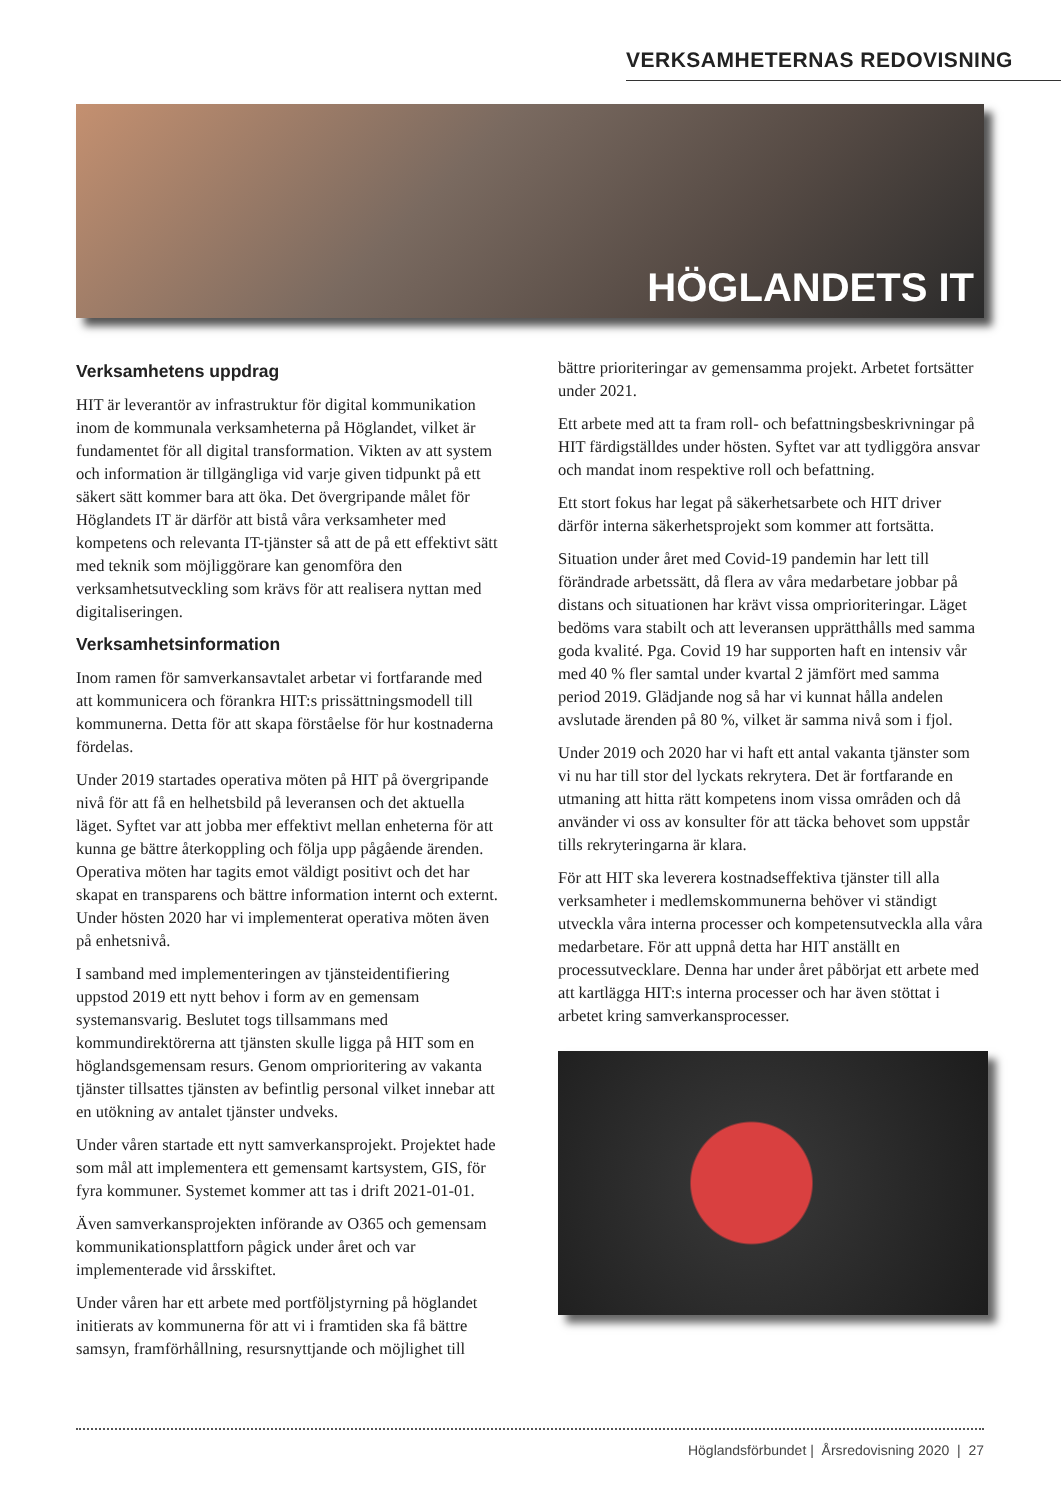VERKSAMHETERNAS REDOVISNING
HÖGLANDETS IT
Verksamhetens uppdrag
HIT är leverantör av infrastruktur för digital kommunikation inom de kommunala verksamheterna på Höglandet, vilket är fundamentet för all digital transformation. Vikten av att system och information är tillgängliga vid varje given tidpunkt på ett säkert sätt kommer bara att öka. Det övergripande målet för Höglandets IT är därför att bistå våra verksamheter med kompetens och relevanta IT-tjänster så att de på ett effektivt sätt med teknik som möjliggörare kan genomföra den verksamhetsutveckling som krävs för att realisera nyttan med digitaliseringen.
Verksamhetsinformation
Inom ramen för samverkansavtalet arbetar vi fortfarande med att kommunicera och förankra HIT:s prissättningsmodell till kommunerna. Detta för att skapa förståelse för hur kostnaderna fördelas.
Under 2019 startades operativa möten på HIT på övergripande nivå för att få en helhetsbild på leveransen och det aktuella läget. Syftet var att jobba mer effektivt mellan enheterna för att kunna ge bättre återkoppling och följa upp pågående ärenden. Operativa möten har tagits emot väldigt positivt och det har skapat en transparens och bättre information internt och externt. Under hösten 2020 har vi implementerat operativa möten även på enhetsnivå.
I samband med implementeringen av tjänsteidentifiering uppstod 2019 ett nytt behov i form av en gemensam systemansvarig. Beslutet togs tillsammans med kommundirektörerna att tjänsten skulle ligga på HIT som en höglandsgemensam resurs. Genom omprioritering av vakanta tjänster tillsattes tjänsten av befintlig personal vilket innebar att en utökning av antalet tjänster undveks.
Under våren startade ett nytt samverkansprojekt. Projektet hade som mål att implementera ett gemensamt kartsystem, GIS, för fyra kommuner. Systemet kommer att tas i drift 2021-01-01.
Även samverkansprojekten införande av O365 och gemensam kommunikationsplattforn pågick under året och var implementerade vid årsskiftet.
Under våren har ett arbete med portföljstyrning på höglandet initierats av kommunerna för att vi i framtiden ska få bättre samsyn, framförhållning, resursnyttjande och möjlighet till
bättre prioriteringar av gemensamma projekt. Arbetet fortsätter under 2021.
Ett arbete med att ta fram roll- och befattningsbeskrivningar på HIT färdigställdes under hösten. Syftet var att tydliggöra ansvar och mandat inom respektive roll och befattning.
Ett stort fokus har legat på säkerhetsarbete och HIT driver därför interna säkerhetsprojekt som kommer att fortsätta.
Situation under året med Covid-19 pandemin har lett till förändrade arbetssätt, då flera av våra medarbetare jobbar på distans och situationen har krävt vissa omprioriteringar. Läget bedöms vara stabilt och att leveransen upprätthålls med samma goda kvalité. Pga. Covid 19 har supporten haft en intensiv vår med 40 % fler samtal under kvartal 2 jämfört med samma period 2019. Glädjande nog så har vi kunnat hålla andelen avslutade ärenden på 80 %, vilket är samma nivå som i fjol.
Under 2019 och 2020 har vi haft ett antal vakanta tjänster som vi nu har till stor del lyckats rekrytera. Det är fortfarande en utmaning att hitta rätt kompetens inom vissa områden och då använder vi oss av konsulter för att täcka behovet som uppstår tills rekryteringarna är klara.
För att HIT ska leverera kostnadseffektiva tjänster till alla verksamheter i medlemskommunerna behöver vi ständigt utveckla våra interna processer och kompetensutveckla alla våra medarbetare. För att uppnå detta har HIT anställt en processutvecklare. Denna har under året påbörjat ett arbete med att kartlägga HIT:s interna processer och har även stöttat i arbetet kring samverkansprocesser.
Höglandsförbundet | Årsredovisning 2020 | 27